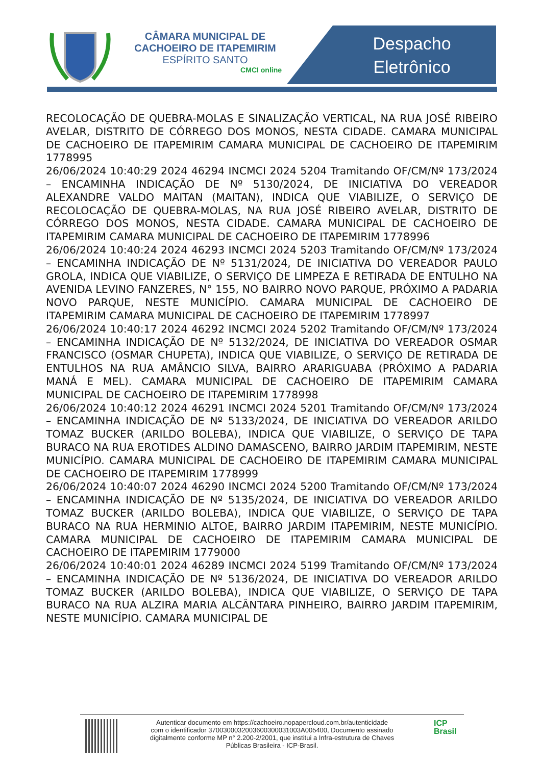CÂMARA MUNICIPAL DE CACHOEIRO DE ITAPEMIRIM
ESPÍRITO SANTO
CMCI online
Despacho
Eletrônico
RECOLOCAÇÃO DE QUEBRA-MOLAS E SINALIZAÇÃO VERTICAL, NA RUA JOSÉ RIBEIRO AVELAR, DISTRITO DE CÓRREGO DOS MONOS, NESTA CIDADE. CAMARA MUNICIPAL DE CACHOEIRO DE ITAPEMIRIM CAMARA MUNICIPAL DE CACHOEIRO DE ITAPEMIRIM 1778995
26/06/2024 10:40:29 2024 46294 INCMCI 2024 5204 Tramitando OF/CM/Nº 173/2024 – ENCAMINHA INDICAÇÃO DE Nº 5130/2024, DE INICIATIVA DO VEREADOR ALEXANDRE VALDO MAITAN (MAITAN), INDICA QUE VIABILIZE, O SERVIÇO DE RECOLOCAÇÃO DE QUEBRA-MOLAS, NA RUA JOSÉ RIBEIRO AVELAR, DISTRITO DE CÓRREGO DOS MONOS, NESTA CIDADE. CAMARA MUNICIPAL DE CACHOEIRO DE ITAPEMIRIM CAMARA MUNICIPAL DE CACHOEIRO DE ITAPEMIRIM 1778996
26/06/2024 10:40:24 2024 46293 INCMCI 2024 5203 Tramitando OF/CM/Nº 173/2024 – ENCAMINHA INDICAÇÃO DE Nº 5131/2024, DE INICIATIVA DO VEREADOR PAULO GROLA, INDICA QUE VIABILIZE, O SERVIÇO DE LIMPEZA E RETIRADA DE ENTULHO NA AVENIDA LEVINO FANZERES, N° 155, NO BAIRRO NOVO PARQUE, PRÓXIMO A PADARIA NOVO PARQUE, NESTE MUNICÍPIO. CAMARA MUNICIPAL DE CACHOEIRO DE ITAPEMIRIM CAMARA MUNICIPAL DE CACHOEIRO DE ITAPEMIRIM 1778997
26/06/2024 10:40:17 2024 46292 INCMCI 2024 5202 Tramitando OF/CM/Nº 173/2024 – ENCAMINHA INDICAÇÃO DE Nº 5132/2024, DE INICIATIVA DO VEREADOR OSMAR FRANCISCO (OSMAR CHUPETA), INDICA QUE VIABILIZE, O SERVIÇO DE RETIRADA DE ENTULHOS NA RUA AMÂNCIO SILVA, BAIRRO ARARIGUABA (PRÓXIMO A PADARIA MANÁ E MEL). CAMARA MUNICIPAL DE CACHOEIRO DE ITAPEMIRIM CAMARA MUNICIPAL DE CACHOEIRO DE ITAPEMIRIM 1778998
26/06/2024 10:40:12 2024 46291 INCMCI 2024 5201 Tramitando OF/CM/Nº 173/2024 – ENCAMINHA INDICAÇÃO DE Nº 5133/2024, DE INICIATIVA DO VEREADOR ARILDO TOMAZ BUCKER (ARILDO BOLEBA), INDICA QUE VIABILIZE, O SERVIÇO DE TAPA BURACO NA RUA EROTIDES ALDINO DAMASCENO, BAIRRO JARDIM ITAPEMIRIM, NESTE MUNICÍPIO. CAMARA MUNICIPAL DE CACHOEIRO DE ITAPEMIRIM CAMARA MUNICIPAL DE CACHOEIRO DE ITAPEMIRIM 1778999
26/06/2024 10:40:07 2024 46290 INCMCI 2024 5200 Tramitando OF/CM/Nº 173/2024 – ENCAMINHA INDICAÇÃO DE Nº 5135/2024, DE INICIATIVA DO VEREADOR ARILDO TOMAZ BUCKER (ARILDO BOLEBA), INDICA QUE VIABILIZE, O SERVIÇO DE TAPA BURACO NA RUA HERMINIO ALTOE, BAIRRO JARDIM ITAPEMIRIM, NESTE MUNICÍPIO. CAMARA MUNICIPAL DE CACHOEIRO DE ITAPEMIRIM CAMARA MUNICIPAL DE CACHOEIRO DE ITAPEMIRIM 1779000
26/06/2024 10:40:01 2024 46289 INCMCI 2024 5199 Tramitando OF/CM/Nº 173/2024 – ENCAMINHA INDICAÇÃO DE Nº 5136/2024, DE INICIATIVA DO VEREADOR ARILDO TOMAZ BUCKER (ARILDO BOLEBA), INDICA QUE VIABILIZE, O SERVIÇO DE TAPA BURACO NA RUA ALZIRA MARIA ALCÂNTARA PINHEIRO, BAIRRO JARDIM ITAPEMIRIM, NESTE MUNICÍPIO. CAMARA MUNICIPAL DE
Autenticar documento em https://cachoeiro.nopapercloud.com.br/autenticidade
com o identificador 3700300032003600300031003A005400, Documento assinado
digitalmente conforme MP n° 2.200-2/2001, que institui a Infra-estrutura de Chaves
Públicas Brasileira - ICP-Brasil.
ICP
Brasil